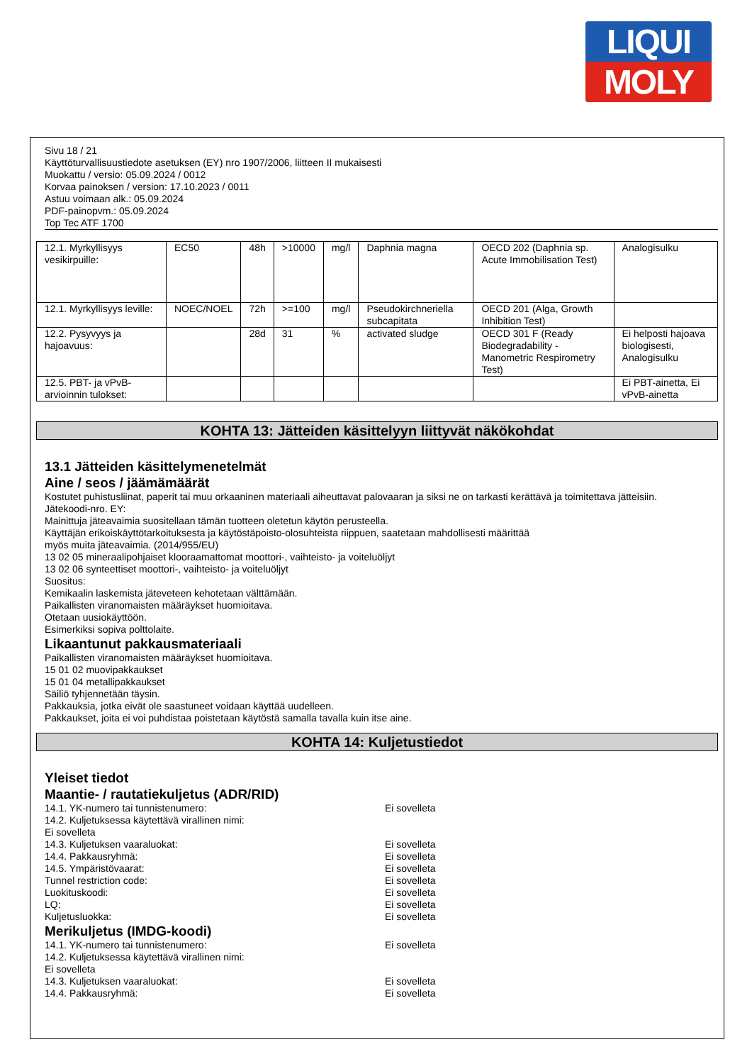LIQUI
MOLY
Sivu 18 / 21
Käyttöturvallisuustiedote asetuksen (EY) nro 1907/2006, liitteen II mukaisesti
Muokattu / versio: 05.09.2024 / 0012
Korvaa painoksen / version: 17.10.2023 / 0011
Astuu voimaan alk.: 05.09.2024
PDF-painopvm.: 05.09.2024
Top Tec ATF 1700
| 12.1. Myrkyllisyys vesikirpuille: | EC50 | 48h | >10000 | mg/l | Daphnia magna | OECD 202 (Daphnia sp. Acute Immobilisation Test) | Analogisulku |
| 12.1. Myrkyllisyys leville: | NOEC/NOEL | 72h | >=100 | mg/l | Pseudokirchneriella subcapitata | OECD 201 (Alga, Growth Inhibition Test) | |
| 12.2. Pysyvyys ja hajoavuus: | | 28d | 31 | % | activated sludge | OECD 301 F (Ready Biodegradability - Manometric Respirometry Test) | Ei helposti hajoava biologisesti, Analogisulku |
| 12.5. PBT- ja vPvB-arvioinnin tulokset: | | | | | | | Ei PBT-ainetta, Ei vPvB-ainetta |
KOHTA 13: Jätteiden käsittelyyn liittyvät näkökohdat
13.1 Jätteiden käsittelymenetelmät
Aine / seos / jäämämäärät
Kostutet puhistusliinat, paperit tai muu orkaaninen materiaali aiheuttavat palovaaran ja siksi ne on tarkasti kerättävä ja toimitettava jätteisiin.
Jätekoodi-nro. EY:
Mainittuja jäteavaimia suositellaan tämän tuotteen oletetun käytön perusteella.
Käyttäjän erikoiskäyttötarkoituksesta ja käytöstäpoisto-olosuhteista riippuen, saatetaan mahdollisesti määrittää
myös muita jäteavaimia. (2014/955/EU)
13 02 05 mineraalipohjaiset klooraamattomat moottori-, vaihteisto- ja voiteluöljyt
13 02 06 synteettiset moottori-, vaihteisto- ja voiteluöljyt
Suositus:
Kemikaalin laskemista jäteveteen kehotetaan välttämään.
Paikallisten viranomaisten määräykset huomioitava.
Otetaan uusiokäyttöön.
Esimerkiksi sopiva polttolaite.
Likaantunut pakkausmateriaali
Paikallisten viranomaisten määräykset huomioitava.
15 01 02 muovipakkaukset
15 01 04 metallipakkaukset
Säiliö tyhjennetään täysin.
Pakkauksia, jotka eivät ole saastuneet voidaan käyttää uudelleen.
Pakkaukset, joita ei voi puhdistaa poistetaan käytöstä samalla tavalla kuin itse aine.
KOHTA 14: Kuljetustiedot
Yleiset tiedot
Maantie- / rautatiekuljetus (ADR/RID)
14.1. YK-numero tai tunnistenumero: Ei sovelleta
14.2. Kuljetuksessa käytettävä virallinen nimi:
Ei sovelleta
14.3. Kuljetuksen vaaraluokat: Ei sovelleta
14.4. Pakkausryhmä: Ei sovelleta
14.5. Ympäristövaarat: Ei sovelleta
Tunnel restriction code: Ei sovelleta
Luokituskoodi: Ei sovelleta
LQ: Ei sovelleta
Kuljetusluokka: Ei sovelleta
Merikuljetus (IMDG-koodi)
14.1. YK-numero tai tunnistenumero: Ei sovelleta
14.2. Kuljetuksessa käytettävä virallinen nimi:
Ei sovelleta
14.3. Kuljetuksen vaaraluokat: Ei sovelleta
14.4. Pakkausryhmä: Ei sovelleta